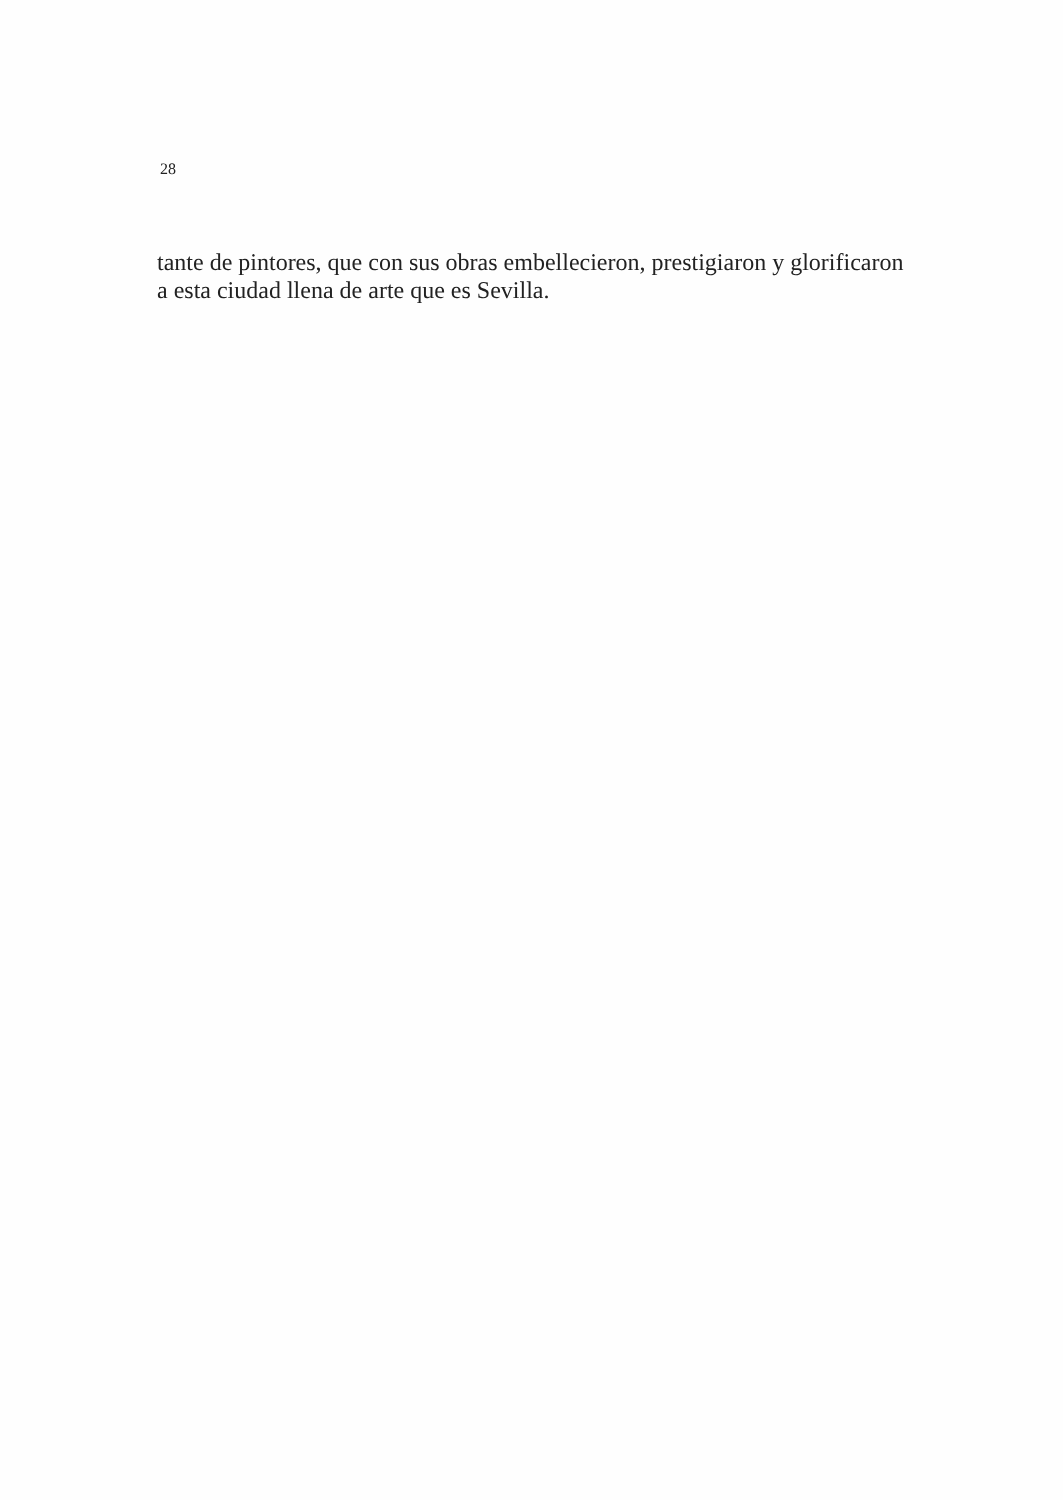28
tante de pintores, que con sus obras embellecieron, prestigiaron y glorificaron a esta ciudad llena de arte que es Sevilla.